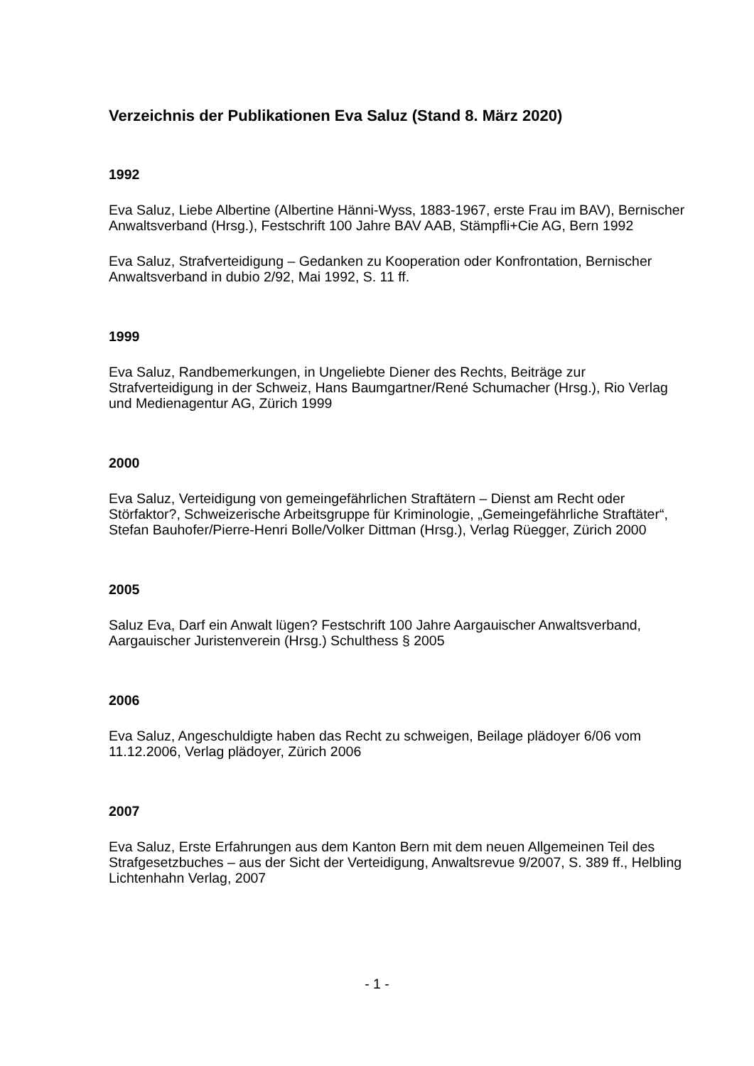Verzeichnis der Publikationen Eva Saluz (Stand 8. März 2020)
1992
Eva Saluz, Liebe Albertine (Albertine Hänni-Wyss, 1883-1967, erste Frau im BAV), Bernischer Anwaltsverband (Hrsg.), Festschrift 100 Jahre BAV AAB, Stämpfli+Cie AG, Bern 1992
Eva Saluz, Strafverteidigung – Gedanken zu Kooperation oder Konfrontation, Bernischer Anwaltsverband in dubio 2/92, Mai 1992, S. 11 ff.
1999
Eva Saluz, Randbemerkungen, in Ungeliebte Diener des Rechts, Beiträge zur Strafverteidigung in der Schweiz, Hans Baumgartner/René Schumacher (Hrsg.), Rio Verlag und Medienagentur AG, Zürich 1999
2000
Eva Saluz, Verteidigung von gemeingefährlichen Straftätern – Dienst am Recht oder Störfaktor?, Schweizerische Arbeitsgruppe für Kriminologie, „Gemeingefährliche Straftäter“, Stefan Bauhofer/Pierre-Henri Bolle/Volker Dittman (Hrsg.), Verlag Rüegger, Zürich 2000
2005
Saluz Eva, Darf ein Anwalt lügen? Festschrift 100 Jahre Aargauischer Anwaltsverband, Aargauischer Juristenverein (Hrsg.) Schulthess § 2005
2006
Eva Saluz, Angeschuldigte haben das Recht zu schweigen, Beilage plädoyer 6/06 vom 11.12.2006, Verlag plädoyer, Zürich 2006
2007
Eva Saluz, Erste Erfahrungen aus dem Kanton Bern mit dem neuen Allgemeinen Teil des Strafgesetzbuches – aus der Sicht der Verteidigung, Anwaltsrevue 9/2007, S. 389 ff., Helbling Lichtenhahn Verlag, 2007
- 1 -